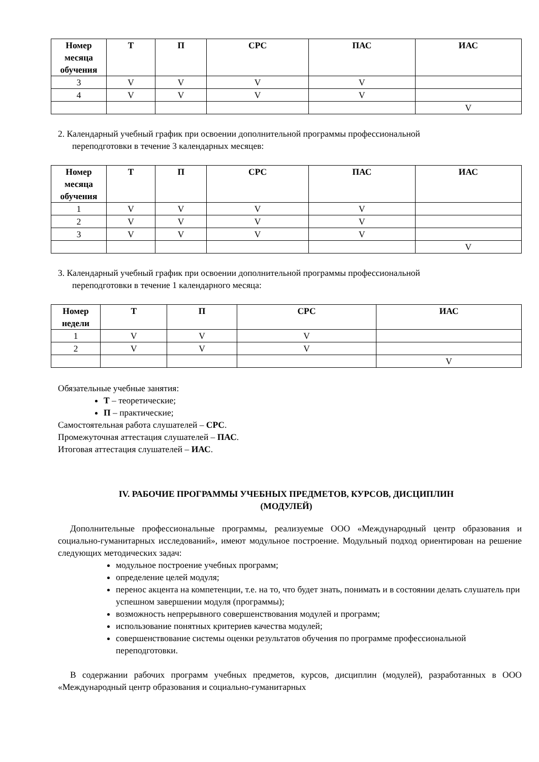| Номер месяца обучения | Т | П | СРС | ПАС | ИАС |
| --- | --- | --- | --- | --- | --- |
| 3 | V | V | V | V | |
| 4 | V | V | V | V | |
| | | | | | V |
2. Календарный учебный график при освоении дополнительной программы профессиональной
переподготовки в течение 3 календарных месяцев:
| Номер месяца обучения | Т | П | СРС | ПАС | ИАС |
| --- | --- | --- | --- | --- | --- |
| 1 | V | V | V | V | |
| 2 | V | V | V | V | |
| 3 | V | V | V | V | |
| | | | | | V |
3. Календарный учебный график при освоении дополнительной программы профессиональной
переподготовки в течение 1 календарного месяца:
| Номер недели | Т | П | СРС | ИАС |
| --- | --- | --- | --- | --- |
| 1 | V | V | V | |
| 2 | V | V | V | |
| | | | | V |
Обязательные учебные занятия:
Т – теоретические;
П – практические;
Самостоятельная работа слушателей – СРС.
Промежуточная аттестация слушателей – ПАС.
Итоговая аттестация слушателей – ИАС.
IV. РАБОЧИЕ ПРОГРАММЫ УЧЕБНЫХ ПРЕДМЕТОВ, КУРСОВ, ДИСЦИПЛИН
(МОДУЛЕЙ)
Дополнительные профессиональные программы, реализуемые ООО «Международный центр образования и социально-гуманитарных исследований», имеют модульное построение. Модульный подход ориентирован на решение следующих методических задач:
модульное построение учебных программ;
определение целей модуля;
перенос акцента на компетенции, т.е. на то, что будет знать, понимать и в состоянии делать слушатель при успешном завершении модуля (программы);
возможность непрерывного совершенствования модулей и программ;
использование понятных критериев качества модулей;
совершенствование системы оценки результатов обучения по программе профессиональной переподготовки.
В содержании рабочих программ учебных предметов, курсов, дисциплин (модулей), разработанных в ООО «Международный центр образования и социально-гуманитарных